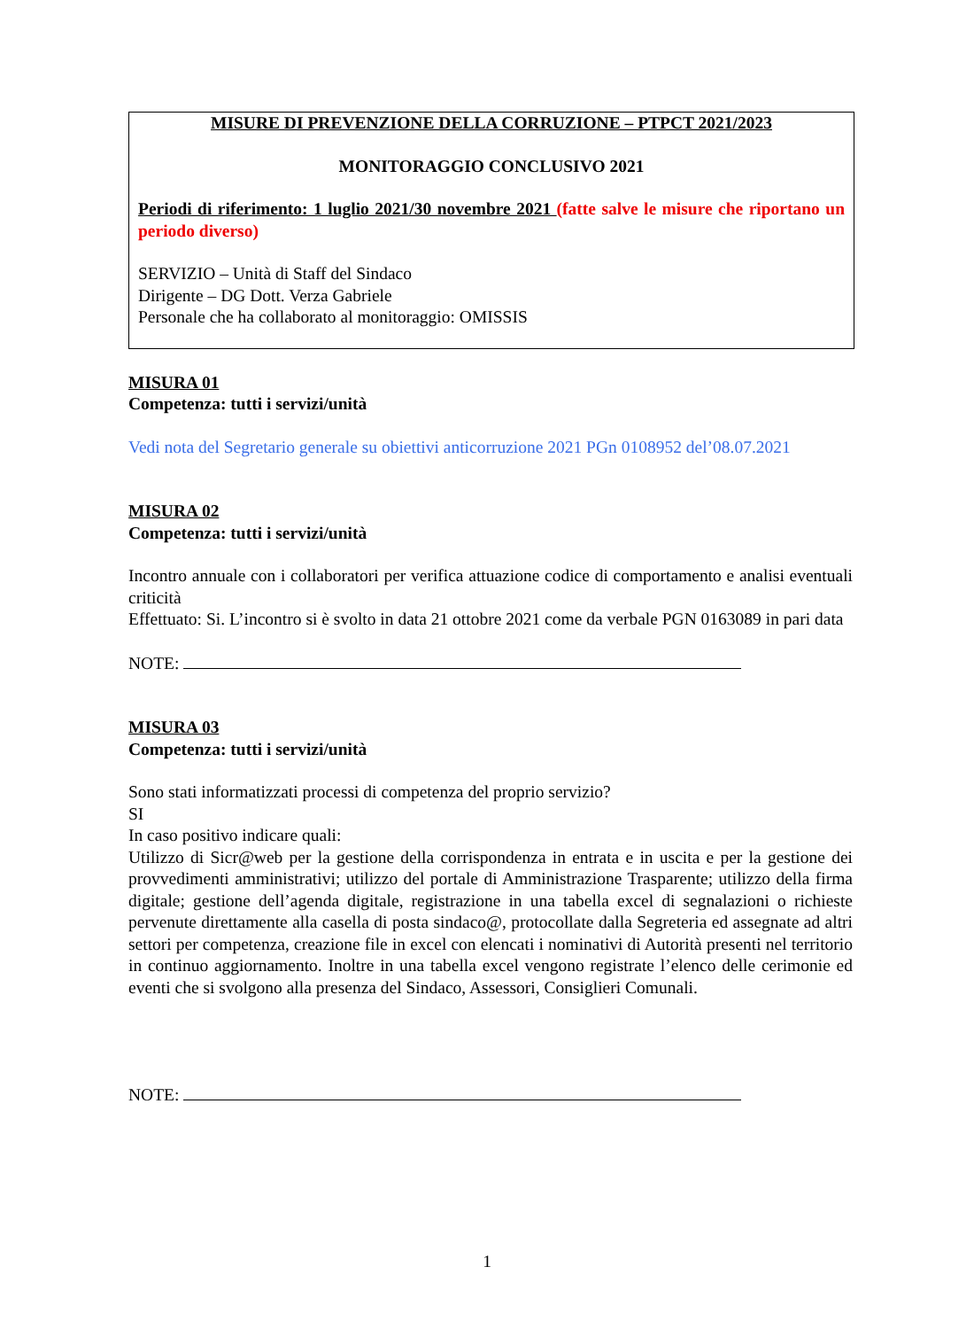MISURE DI PREVENZIONE DELLA CORRUZIONE – PTPCT 2021/2023
MONITORAGGIO CONCLUSIVO 2021
Periodi di riferimento: 1 luglio 2021/30 novembre 2021 (fatte salve le misure che riportano un periodo diverso)
SERVIZIO – Unità di Staff del Sindaco
Dirigente – DG Dott. Verza Gabriele
Personale che ha collaborato al monitoraggio: OMISSIS
MISURA 01
Competenza: tutti i servizi/unità
Vedi nota del Segretario generale su obiettivi anticorruzione 2021 PGn 0108952 del’08.07.2021
MISURA 02
Competenza: tutti i servizi/unità
Incontro annuale con i collaboratori per verifica attuazione codice di comportamento e analisi eventuali criticità
Effettuato: Si. L’incontro si è svolto in data 21 ottobre 2021 come da verbale PGN 0163089 in pari data
NOTE:
MISURA 03
Competenza: tutti i servizi/unità
Sono stati informatizzati processi di competenza del proprio servizio?
SI
In caso positivo indicare quali:
Utilizzo di Sicr@web per la gestione della corrispondenza in entrata e in uscita e per la gestione dei provvedimenti amministrativi; utilizzo del portale di Amministrazione Trasparente; utilizzo della firma digitale; gestione dell’agenda digitale, registrazione in una tabella excel di segnalazioni o richieste pervenute direttamente alla casella di posta sindaco@, protocollate dalla Segreteria ed assegnate ad altri settori per competenza, creazione file in excel con elencati i nominativi di Autorità presenti nel territorio in continuo aggiornamento. Inoltre in una tabella excel vengono registrate l’elenco delle cerimonie ed eventi che si svolgono alla presenza del Sindaco, Assessori, Consiglieri Comunali.
NOTE:
1